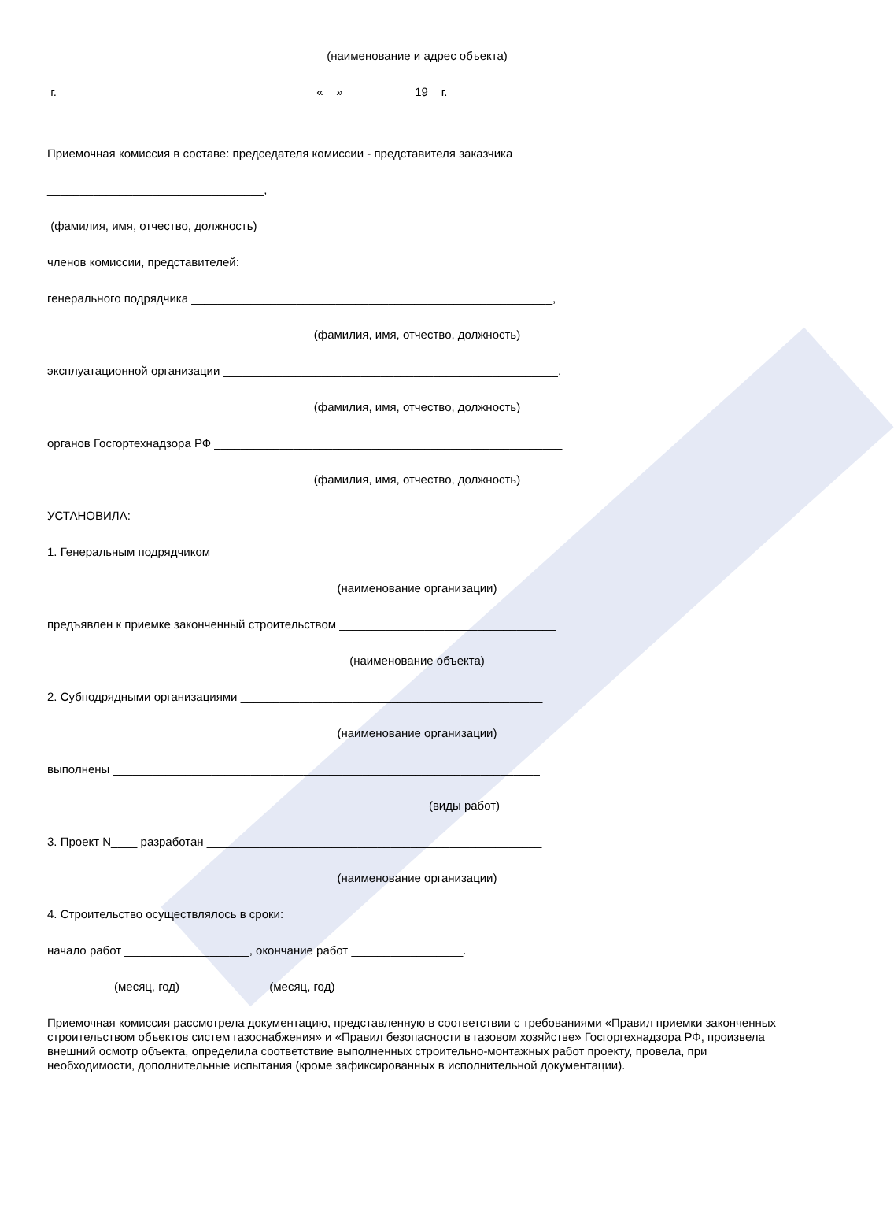(наименование и адрес объекта)
г. _________________ «__»___________19__г.
Приемочная комиссия в составе: председателя комиссии - представителя заказчика
_________________________________,
(фамилия, имя, отчество, должность)
членов комиссии, представителей:
генерального подрядчика _______________________________________________________,
(фамилия, имя, отчество, должность)
эксплуатационной организации ___________________________________________________,
(фамилия, имя, отчество, должность)
органов Госгортехнадзора РФ _____________________________________________________
(фамилия, имя, отчество, должность)
УСТАНОВИЛА:
1. Генеральным подрядчиком __________________________________________________
(наименование организации)
предъявлен к приемке законченный строительством _________________________________
(наименование объекта)
2. Субподрядными организациями ______________________________________________
(наименование организации)
выполнены _________________________________________________________________
(виды работ)
3. Проект N____ разработан ___________________________________________________
(наименование организации)
4. Строительство осуществлялось в сроки:
начало работ ___________________, окончание работ _________________.
(месяц, год) (месяц, год)
Приемочная комиссия рассмотрела документацию, представленную в соответствии с требованиями «Правил приемки законченных строительством объектов систем газоснабжения» и «Правил безопасности в газовом хозяйстве» Госгоргехнадзора РФ, произвела внешний осмотр объекта, определила соответствие выполненных строительно-монтажных работ проекту, провела, при необходимости, дополнительные испытания (кроме зафиксированных в исполнительной документации).
_____________________________________________________________________________